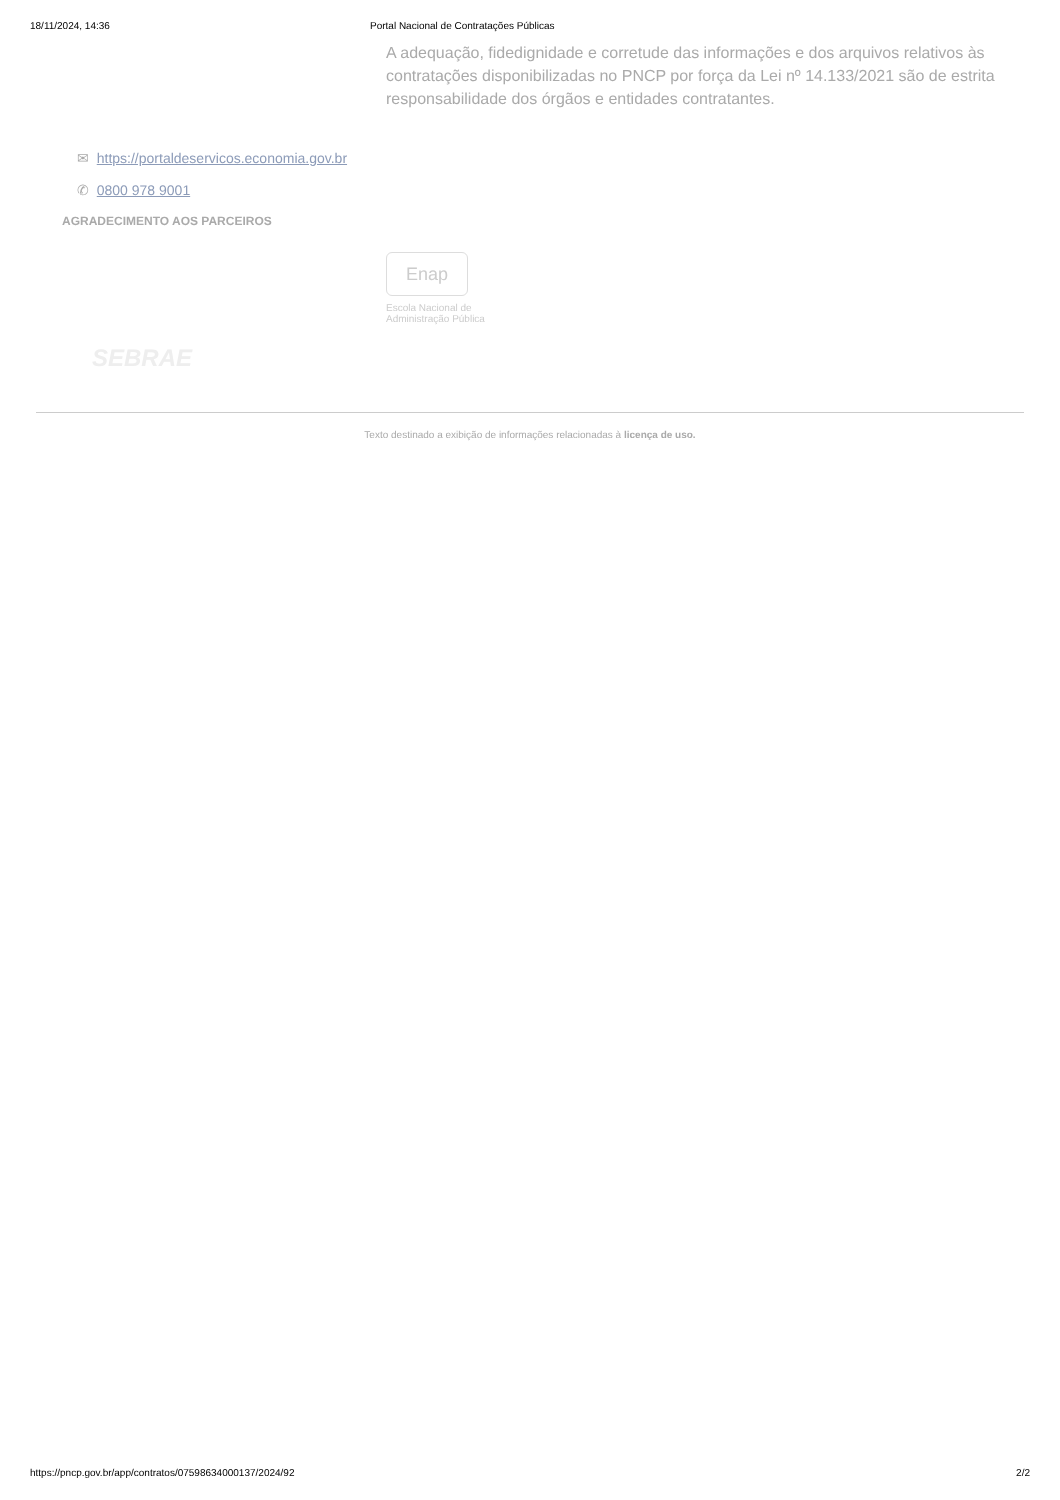18/11/2024, 14:36 Portal Nacional de Contratações Públicas
A adequação, fidedignidade e corretude das informações e dos arquivos relativos às contratações disponibilizadas no PNCP por força da Lei nº 14.133/2021 são de estrita responsabilidade dos órgãos e entidades contratantes.
✉ https://portaldeservicos.economia.gov.br
✆ 0800 978 9001
AGRADECIMENTO AOS PARCEIROS
Enap
Escola Nacional de
Administração Pública
SEBRAE
Texto destinado a exibição de informações relacionadas à licença de uso.
https://pncp.gov.br/app/contratos/07598634000137/2024/92 2/2